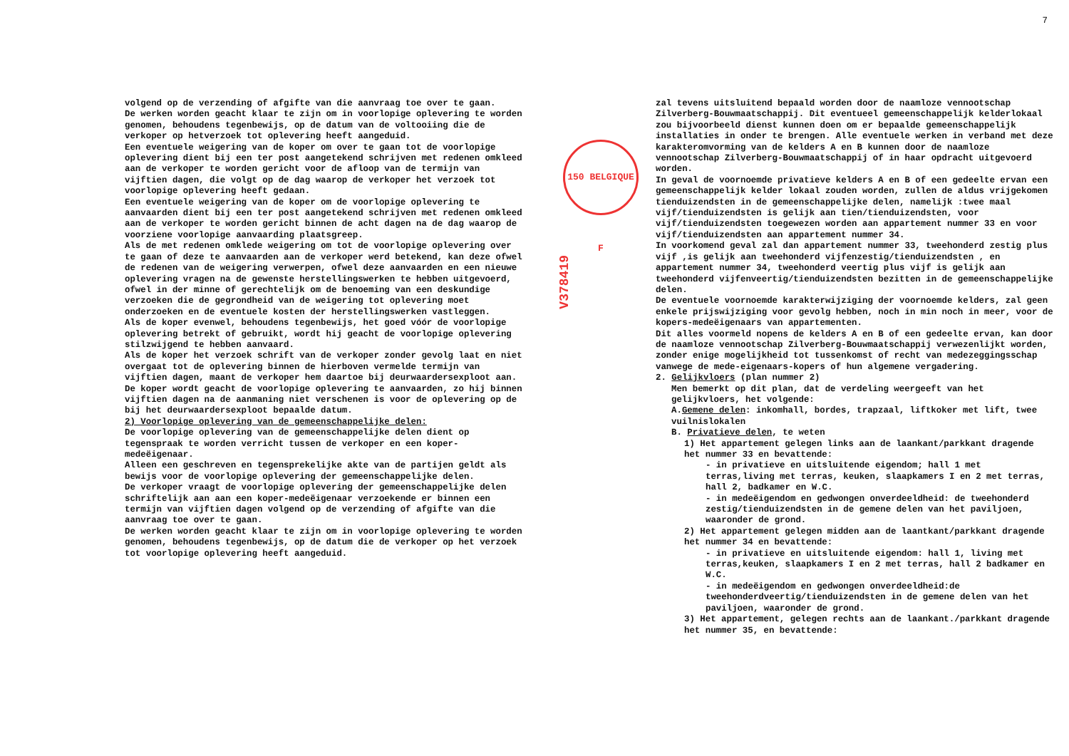7
volgend op de verzending of afgifte van die aanvraag toe over te gaan.
De werken worden geacht klaar te zijn om in voorlopige oplevering te worden genomen, behoudens tegenbewijs, op de datum van de voltooiing die de verkoper op hetverzoek tot oplevering heeft aangeduid.
Een eventuele weigering van de koper om over te gaan tot de voorlopige oplevering dient bij een ter post aangetekend schrijven met redenen omkleed aan de verkoper te worden gericht voor de afloop van de termijn van vijftien dagen, die volgt op de dag waarop de verkoper het verzoek tot voorlopige oplevering heeft gedaan.
Een eventuele weigering van de koper om de voorlopige oplevering te aanvaarden dient bij een ter post aangetekend schrijven met redenen omkleed aan de verkoper te worden gericht binnen de acht dagen na de dag waarop de voorziene voorlopige aanvaarding plaatsgreep.
Als de met redenen omklede weigering om tot de voorlopige oplevering over te gaan of deze te aanvaarden aan de verkoper werd betekend, kan deze ofwel de redenen van de weigering verwerpen, ofwel deze aanvaarden en een nieuwe oplevering vragen na de gewenste herstellingswerken te hebben uitgevoerd, ofwel in der minne of gerechtelijk om de benoeming van een deskundige verzoeken die de gegrondheid van de weigering tot oplevering moet onderzoeken en de eventuele kosten der herstellingswerken vastleggen.
Als de koper evenwel, behoudens tegenbewijs, het goed vóór de voorlopige oplevering betrekt of gebruikt, wordt hij geacht de voorlopige oplevering stilzwijgend te hebben aanvaard.
Als de koper het verzoek schrift van de verkoper zonder gevolg laat en niet overgaat tot de oplevering binnen de hierboven vermelde termijn van vijftien dagen, maant de verkoper hem daartoe bij deurwaardersexploot aan.
De koper wordt geacht de voorlopige oplevering te aanvaarden, zo hij binnen vijftien dagen na de aanmaning niet verschenen is voor de oplevering op de bij het deurwaardersexploot bepaalde datum.
2) Voorlopige oplevering van de gemeenschappelijke delen:
De voorlopige oplevering van de gemeenschappelijke delen dient op tegenspraak te worden verricht tussen de verkoper en een koper-medeëigenaar.
Alleen een geschreven en tegensprekelijke akte van de partijen geldt als bewijs voor de voorlopige oplevering der gemeenschappelijke delen.
De verkoper vraagt de voorlopige oplevering der gemeenschappelijke delen schriftelijk aan aan een koper-medeëigenaar verzoekende er binnen een termijn van vijftien dagen volgend op de verzending of afgifte van die aanvraag toe over te gaan.
De werken worden geacht klaar te zijn om in voorlopige oplevering te worden genomen, behoudens tegenbewijs, op de datum die de verkoper op het verzoek tot voorlopige oplevering heeft aangeduid.
150 BELGIQUE F
V378419
zal tevens uitsluitend bepaald worden door de naamloze vennootschap Zilverberg-Bouwmaatschappij. Dit eventueel gemeenschappelijk kelderlokaal zou bijvoorbeeld dienst kunnen doen om er bepaalde gemeenschappelijk installaties in onder te brengen. Alle eventuele werken in verband met deze karakteromvorming van de kelders A en B kunnen door de naamloze vennootschap Zilverberg-Bouwmaatschappij of in haar opdracht uitgevoerd worden.
In geval de voornoemde privatieve kelders A en B of een gedeelte ervan een gemeenschappelijk kelder lokaal zouden worden, zullen de aldus vrijgekomen tienduizendsten in de gemeenschappelijke delen, namelijk :twee maal vijf/tienduizendsten is gelijk aan tien/tienduizendsten, voor vijf/tienduizendsten toegewezen worden aan appartement nummer 33 en voor vijf/tienduizendsten aan appartement nummer 34.
In voorkomend geval zal dan appartement nummer 33, tweehonderd zestig plus vijf ,is gelijk aan tweehonderd vijfenzestig/tienduizendsten , en appartement nummer 34, tweehonderd veertig plus vijf is gelijk aan tweehonderd vijfenveertig/tienduizendsten bezitten in de gemeenschappelijke delen.
De eventuele voornoemde karakterwijziging der voornoemde kelders, zal geen enkele prijswijziging voor gevolg hebben, noch in min noch in meer, voor de kopers-medeëigenaars van appartementen.
Dit alles voormeld nopens de kelders A en B of een gedeelte ervan, kan door de naamloze vennootschap Zilverberg-Bouwmaatschappij verwezenlijkt worden, zonder enige mogelijkheid tot tussenkomst of recht van medezeggingsschap vanwege de mede-eigenaars-kopers of hun algemene vergadering.
2. Gelijkvloers (plan nummer 2)
Men bemerkt op dit plan, dat de verdeling weergeeft van het gelijkvloers, het volgende:
A.Gemene delen: inkomhall, bordes, trapzaal, liftkoker met lift, twee vuilnislokalen
B. Privatieve delen, te weten
1) Het appartement gelegen links aan de laankant/parkkant dragende het nummer 33 en bevattende:
- in privatieve en uitsluitende eigendom; hall 1 met terras,living met terras, keuken, slaapkamers I en 2 met terras, hall 2, badkamer en W.C.
- in medeëigendom en gedwongen onverdeeldheid: de tweehonderd zestig/tienduizendsten in de gemene delen van het paviljoen, waaronder de grond.
2) Het appartement gelegen midden aan de laantkant/parkkant dragende het nummer 34 en bevattende:
- in privatieve en uitsluitende eigendom: hall 1, living met terras,keuken, slaapkamers I en 2 met terras, hall 2 badkamer en W.C.
- in medeëigendom en gedwongen onverdeeldheid:de tweehonderdveertig/tienduizendsten in de gemene delen van het paviljoen, waaronder de grond.
3) Het appartement, gelegen rechts aan de laankant./parkkant dragende het nummer 35, en bevattende: